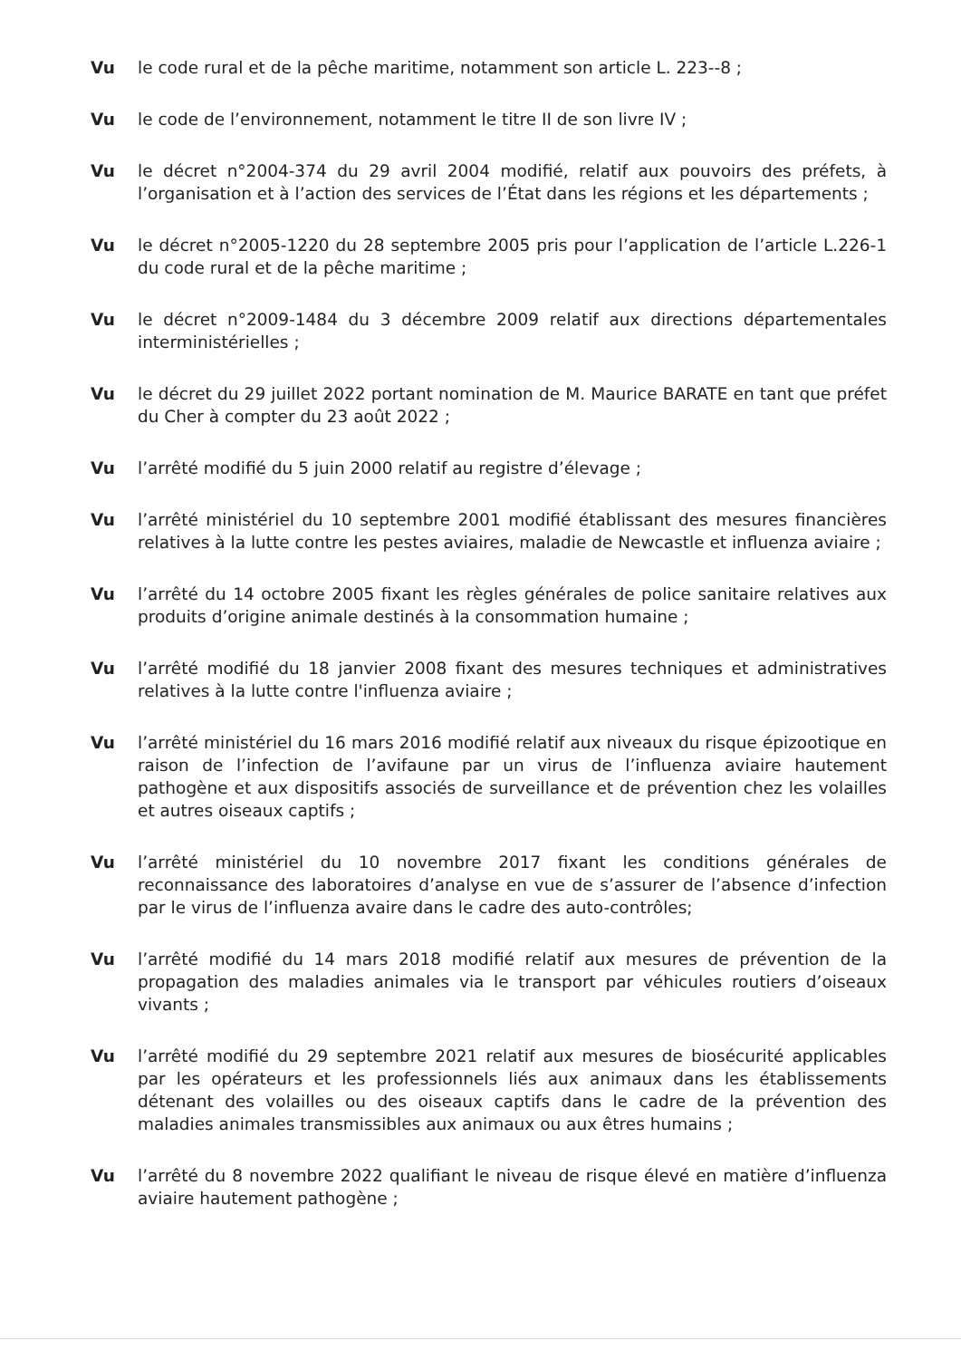Vu le code rural et de la pêche maritime, notamment son article L. 223-‑8 ;
Vu le code de l’environnement, notamment le titre II de son livre IV ;
Vu le décret n°2004-374 du 29 avril 2004 modifié, relatif aux pouvoirs des préfets, à l’organisation et à l’action des services de l’État dans les régions et les départements ;
Vu le décret n°2005-1220 du 28 septembre 2005 pris pour l’application de l’article L.226-1 du code rural et de la pêche maritime ;
Vu le décret n°2009-1484 du 3 décembre 2009 relatif aux directions départementales interministérielles ;
Vu le décret du 29 juillet 2022 portant nomination de M. Maurice BARATE en tant que préfet du Cher à compter du 23 août 2022 ;
Vu l’arrêté modifié du 5 juin 2000 relatif au registre d’élevage ;
Vu l’arrêté ministériel du 10 septembre 2001 modifié établissant des mesures financières relatives à la lutte contre les pestes aviaires, maladie de Newcastle et influenza aviaire ;
Vu l’arrêté du 14 octobre 2005 fixant les règles générales de police sanitaire relatives aux produits d’origine animale destinés à la consommation humaine ;
Vu l’arrêté modifié du 18 janvier 2008 fixant des mesures techniques et administratives relatives à la lutte contre l'influenza aviaire ;
Vu l’arrêté ministériel du 16 mars 2016 modifié relatif aux niveaux du risque épizootique en raison de l’infection de l’avifaune par un virus de l’influenza aviaire hautement pathogène et aux dispositifs associés de surveillance et de prévention chez les volailles et autres oiseaux captifs ;
Vu l’arrêté ministériel du 10 novembre 2017 fixant les conditions générales de reconnaissance des laboratoires d’analyse en vue de s’assurer de l’absence d’infection par le virus de l’influenza avaire dans le cadre des auto-contrôles;
Vu l’arrêté modifié du 14 mars 2018 modifié relatif aux mesures de prévention de la propagation des maladies animales via le transport par véhicules routiers d’oiseaux vivants ;
Vu l’arrêté modifié du 29 septembre 2021 relatif aux mesures de biosécurité applicables par les opérateurs et les professionnels liés aux animaux dans les établissements détenant des volailles ou des oiseaux captifs dans le cadre de la prévention des maladies animales transmissibles aux animaux ou aux êtres humains ;
Vu l’arrêté du 8 novembre 2022 qualifiant le niveau de risque élevé en matière d’influenza aviaire hautement pathogène ;